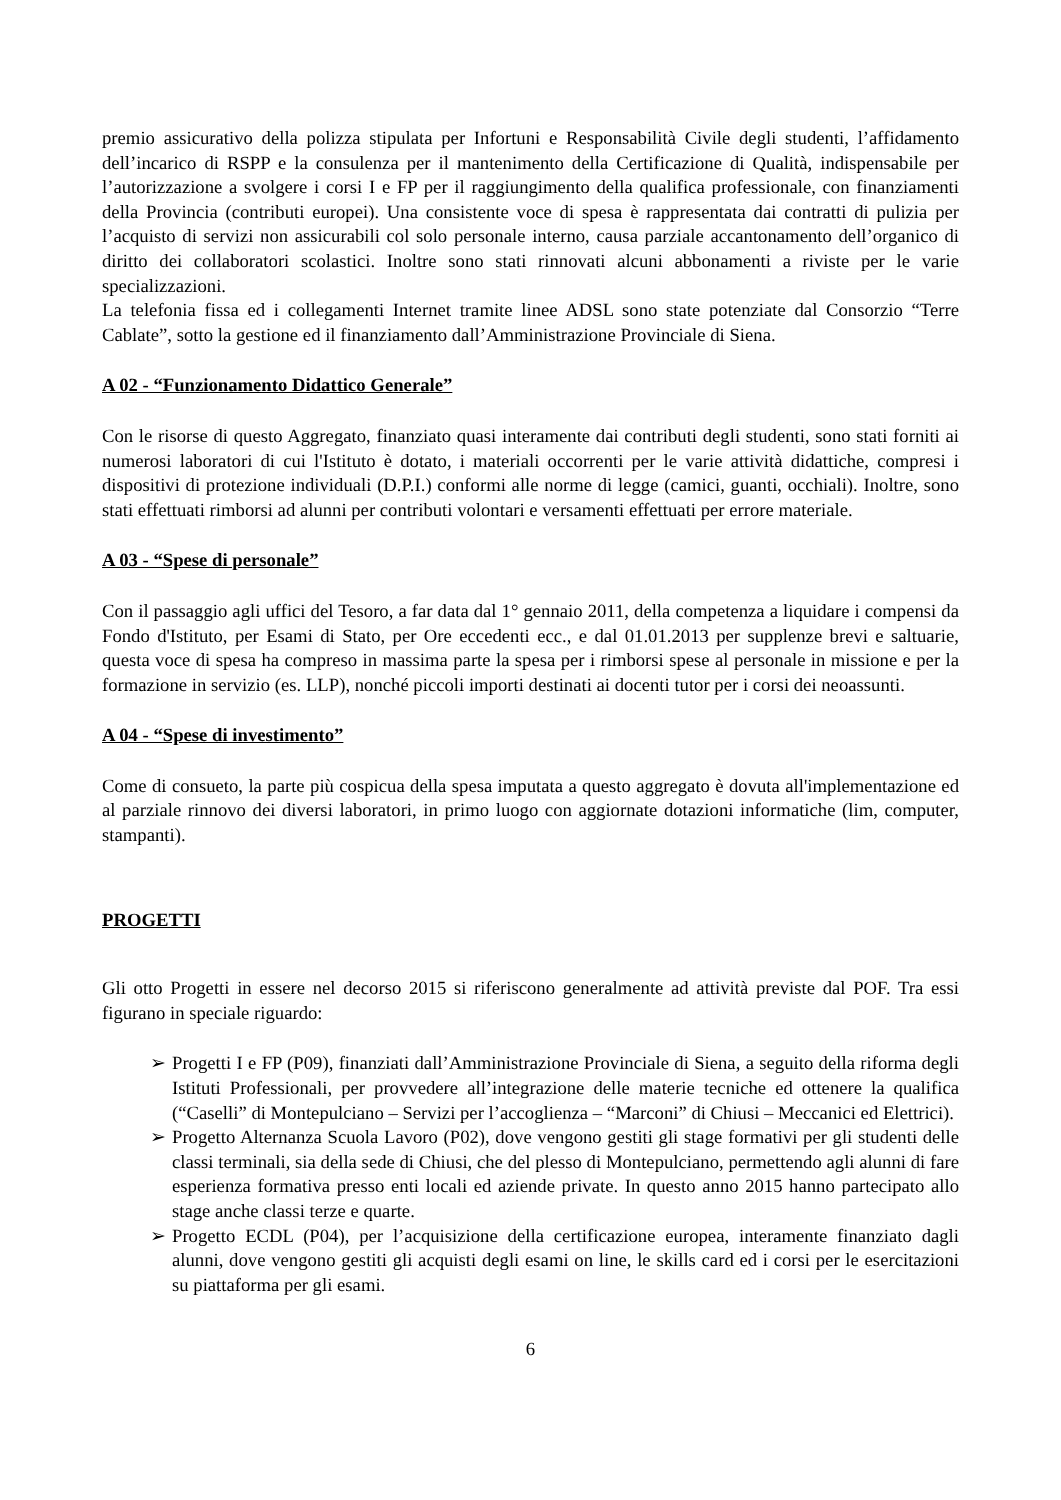premio assicurativo della polizza stipulata per Infortuni e Responsabilità Civile degli studenti, l’affidamento dell’incarico di RSPP e la consulenza per il mantenimento della Certificazione di Qualità, indispensabile per l’autorizzazione a svolgere i corsi I e FP per il raggiungimento della qualifica professionale, con finanziamenti della Provincia (contributi europei). Una consistente voce di spesa è rappresentata dai contratti di pulizia per l’acquisto di servizi non assicurabili col solo personale interno, causa parziale accantonamento dell’organico di diritto dei collaboratori scolastici. Inoltre sono stati rinnovati alcuni abbonamenti a riviste per le varie specializzazioni.
La telefonia fissa ed i collegamenti Internet tramite linee ADSL sono state potenziate dal Consorzio “Terre Cablate”, sotto la gestione ed il finanziamento dall’Amministrazione Provinciale di Siena.
A 02 - “Funzionamento Didattico Generale”
Con le risorse di questo Aggregato, finanziato quasi interamente dai contributi degli studenti, sono stati forniti ai numerosi laboratori di cui l'Istituto è dotato, i materiali occorrenti per le varie attività didattiche, compresi i dispositivi di protezione individuali (D.P.I.) conformi alle norme di legge (camici, guanti, occhiali). Inoltre, sono stati effettuati rimborsi ad alunni per contributi volontari e versamenti effettuati per errore materiale.
A 03 - “Spese di personale”
Con il passaggio agli uffici del Tesoro, a far data dal 1° gennaio 2011, della competenza a liquidare i compensi da Fondo d'Istituto, per Esami di Stato, per Ore eccedenti ecc., e dal 01.01.2013 per supplenze brevi e saltuarie, questa voce di spesa ha compreso in massima parte la spesa per i rimborsi spese al personale in missione e per la formazione in servizio (es. LLP), nonché piccoli importi destinati ai docenti tutor per i corsi dei neoassunti.
A 04 - “Spese di investimento”
Come di consueto, la parte più cospicua della spesa imputata a questo aggregato è dovuta all'implementazione ed al parziale rinnovo dei diversi laboratori, in primo luogo con aggiornate dotazioni informatiche (lim, computer, stampanti).
PROGETTI
Gli otto Progetti in essere nel decorso 2015 si riferiscono generalmente ad attività previste dal POF. Tra essi figurano in speciale riguardo:
➢ Progetti I e FP (P09), finanziati dall’Amministrazione Provinciale di Siena, a seguito della riforma degli Istituti Professionali, per provvedere all’integrazione delle materie tecniche ed ottenere la qualifica (“Caselli” di Montepulciano – Servizi per l’accoglienza – “Marconi” di Chiusi – Meccanici ed Elettrici).
➢ Progetto Alternanza Scuola Lavoro (P02), dove vengono gestiti gli stage formativi per gli studenti delle classi terminali, sia della sede di Chiusi, che del plesso di Montepulciano, permettendo agli alunni di fare esperienza formativa presso enti locali ed aziende private. In questo anno 2015 hanno partecipato allo stage anche classi terze e quarte.
➢ Progetto ECDL (P04), per l’acquisizione della certificazione europea, interamente finanziato dagli alunni, dove vengono gestiti gli acquisti degli esami on line, le skills card ed i corsi per le esercitazioni su piattaforma per gli esami.
6